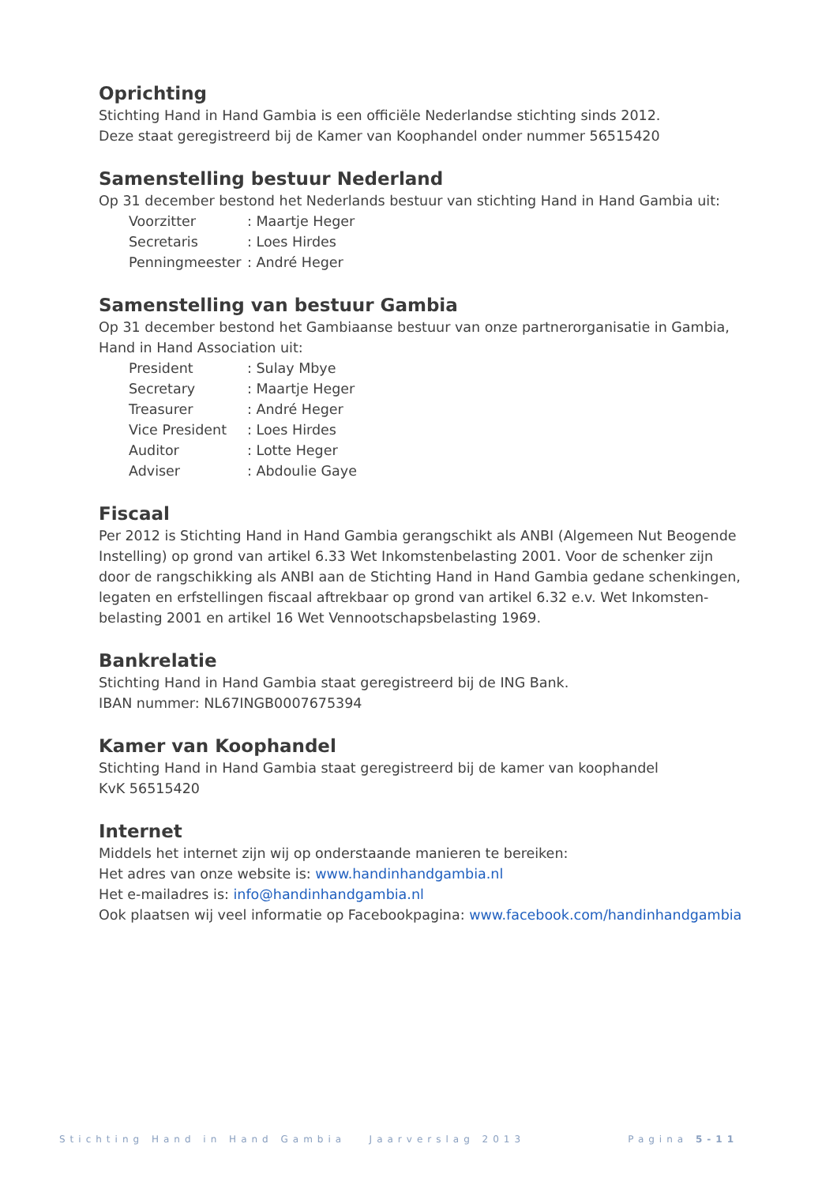Oprichting
Stichting Hand in Hand Gambia is een officiële Nederlandse stichting sinds 2012.
Deze staat geregistreerd bij de Kamer van Koophandel onder nummer 56515420
Samenstelling bestuur Nederland
Op 31 december bestond het Nederlands bestuur van stichting Hand in Hand Gambia uit:
| Voorzitter | : Maartje Heger |
| Secretaris | : Loes Hirdes |
| Penningmeester | : André Heger |
Samenstelling van bestuur Gambia
Op 31 december bestond het Gambiaanse bestuur van onze partnerorganisatie in Gambia, Hand in Hand Association uit:
| President | : Sulay Mbye |
| Secretary | : Maartje Heger |
| Treasurer | : André Heger |
| Vice President | : Loes Hirdes |
| Auditor | : Lotte Heger |
| Adviser | : Abdoulie Gaye |
Fiscaal
Per 2012 is Stichting Hand in Hand Gambia gerangschikt als ANBI (Algemeen Nut Beogende Instelling) op grond van artikel 6.33 Wet Inkomstenbelasting 2001. Voor de schenker zijn door de rangschikking als ANBI aan de Stichting Hand in Hand Gambia gedane schenkingen, legaten en erfstellingen fiscaal aftrekbaar op grond van artikel 6.32 e.v. Wet Inkomsten-belasting 2001 en artikel 16 Wet Vennootschapsbelasting 1969.
Bankrelatie
Stichting Hand in Hand Gambia staat geregistreerd bij de ING Bank.
IBAN nummer: NL67INGB0007675394
Kamer van Koophandel
Stichting Hand in Hand Gambia staat geregistreerd bij de kamer van koophandel
KvK 56515420
Internet
Middels het internet zijn wij op onderstaande manieren te bereiken:
Het adres van onze website is: www.handinhandgambia.nl
Het e-mailadres is: info@handinhandgambia.nl
Ook plaatsen wij veel informatie op Facebookpagina: www.facebook.com/handinhandgambia
Stichting Hand in Hand Gambia Jaarverslag 2013 Pagina 5-11